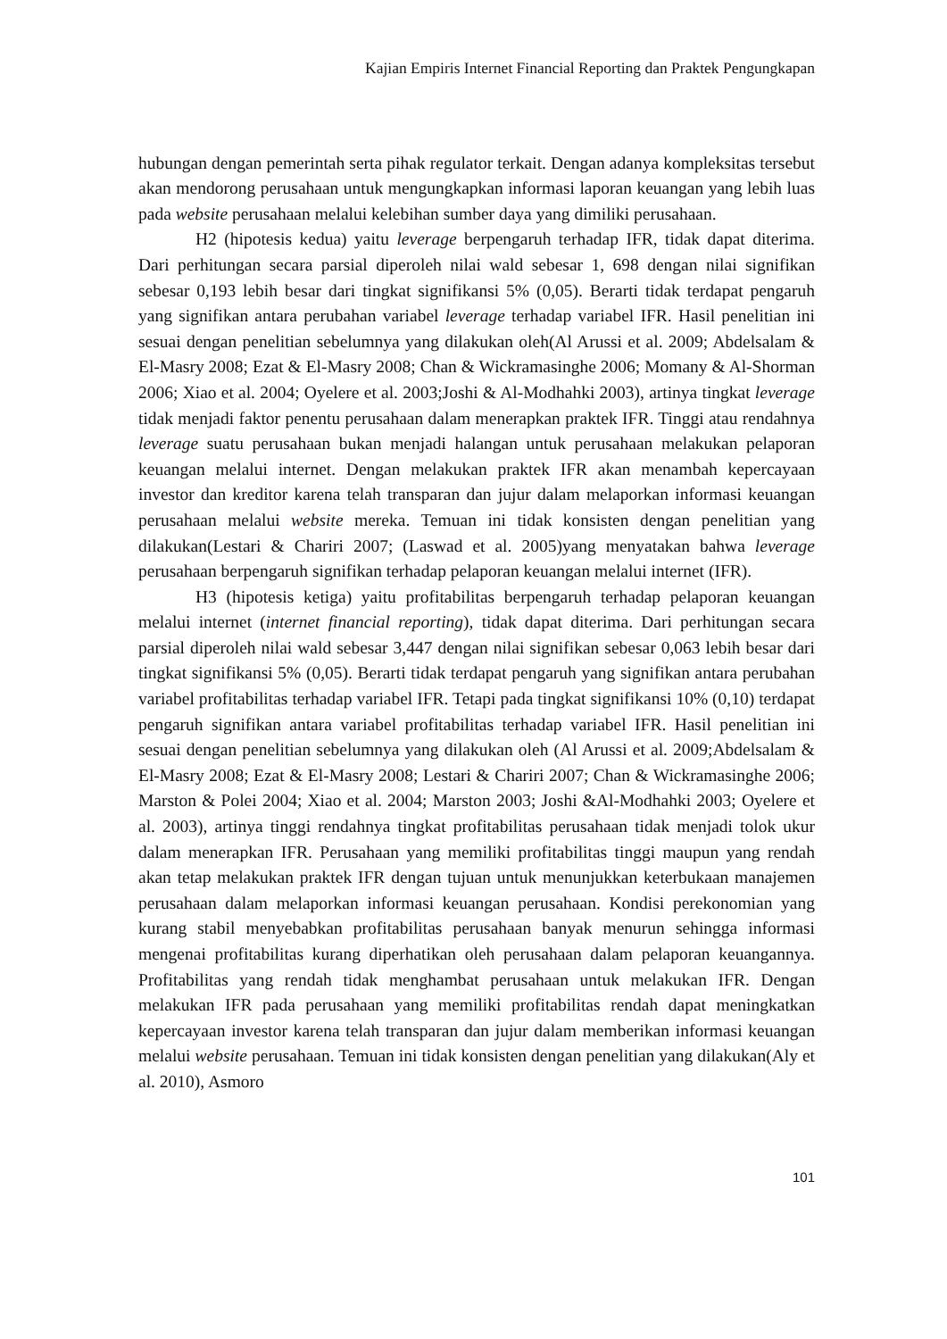Kajian Empiris Internet Financial Reporting dan Praktek Pengungkapan
hubungan dengan pemerintah serta pihak regulator terkait. Dengan adanya kompleksitas tersebut akan mendorong perusahaan untuk mengungkapkan informasi laporan keuangan yang lebih luas pada website perusahaan melalui kelebihan sumber daya yang dimiliki perusahaan.
H2 (hipotesis kedua) yaitu leverage berpengaruh terhadap IFR, tidak dapat diterima. Dari perhitungan secara parsial diperoleh nilai wald sebesar 1, 698 dengan nilai signifikan sebesar 0,193 lebih besar dari tingkat signifikansi 5% (0,05). Berarti tidak terdapat pengaruh yang signifikan antara perubahan variabel leverage terhadap variabel IFR. Hasil penelitian ini sesuai dengan penelitian sebelumnya yang dilakukan oleh(Al Arussi et al. 2009; Abdelsalam & El-Masry 2008; Ezat & El-Masry 2008; Chan & Wickramasinghe 2006; Momany & Al-Shorman 2006; Xiao et al. 2004; Oyelere et al. 2003;Joshi & Al-Modhahki 2003), artinya tingkat leverage tidak menjadi faktor penentu perusahaan dalam menerapkan praktek IFR. Tinggi atau rendahnya leverage suatu perusahaan bukan menjadi halangan untuk perusahaan melakukan pelaporan keuangan melalui internet. Dengan melakukan praktek IFR akan menambah kepercayaan investor dan kreditor karena telah transparan dan jujur dalam melaporkan informasi keuangan perusahaan melalui website mereka. Temuan ini tidak konsisten dengan penelitian yang dilakukan(Lestari & Chariri 2007; (Laswad et al. 2005)yang menyatakan bahwa leverage perusahaan berpengaruh signifikan terhadap pelaporan keuangan melalui internet (IFR).
H3 (hipotesis ketiga) yaitu profitabilitas berpengaruh terhadap pelaporan keuangan melalui internet (internet financial reporting), tidak dapat diterima. Dari perhitungan secara parsial diperoleh nilai wald sebesar 3,447 dengan nilai signifikan sebesar 0,063 lebih besar dari tingkat signifikansi 5% (0,05). Berarti tidak terdapat pengaruh yang signifikan antara perubahan variabel profitabilitas terhadap variabel IFR. Tetapi pada tingkat signifikansi 10% (0,10) terdapat pengaruh signifikan antara variabel profitabilitas terhadap variabel IFR. Hasil penelitian ini sesuai dengan penelitian sebelumnya yang dilakukan oleh (Al Arussi et al. 2009;Abdelsalam & El-Masry 2008; Ezat & El-Masry 2008; Lestari & Chariri 2007; Chan & Wickramasinghe 2006; Marston & Polei 2004; Xiao et al. 2004; Marston 2003; Joshi &Al-Modhahki 2003; Oyelere et al. 2003), artinya tinggi rendahnya tingkat profitabilitas perusahaan tidak menjadi tolok ukur dalam menerapkan IFR. Perusahaan yang memiliki profitabilitas tinggi maupun yang rendah akan tetap melakukan praktek IFR dengan tujuan untuk menunjukkan keterbukaan manajemen perusahaan dalam melaporkan informasi keuangan perusahaan. Kondisi perekonomian yang kurang stabil menyebabkan profitabilitas perusahaan banyak menurun sehingga informasi mengenai profitabilitas kurang diperhatikan oleh perusahaan dalam pelaporan keuangannya. Profitabilitas yang rendah tidak menghambat perusahaan untuk melakukan IFR. Dengan melakukan IFR pada perusahaan yang memiliki profitabilitas rendah dapat meningkatkan kepercayaan investor karena telah transparan dan jujur dalam memberikan informasi keuangan melalui website perusahaan. Temuan ini tidak konsisten dengan penelitian yang dilakukan(Aly et al. 2010), Asmoro
101